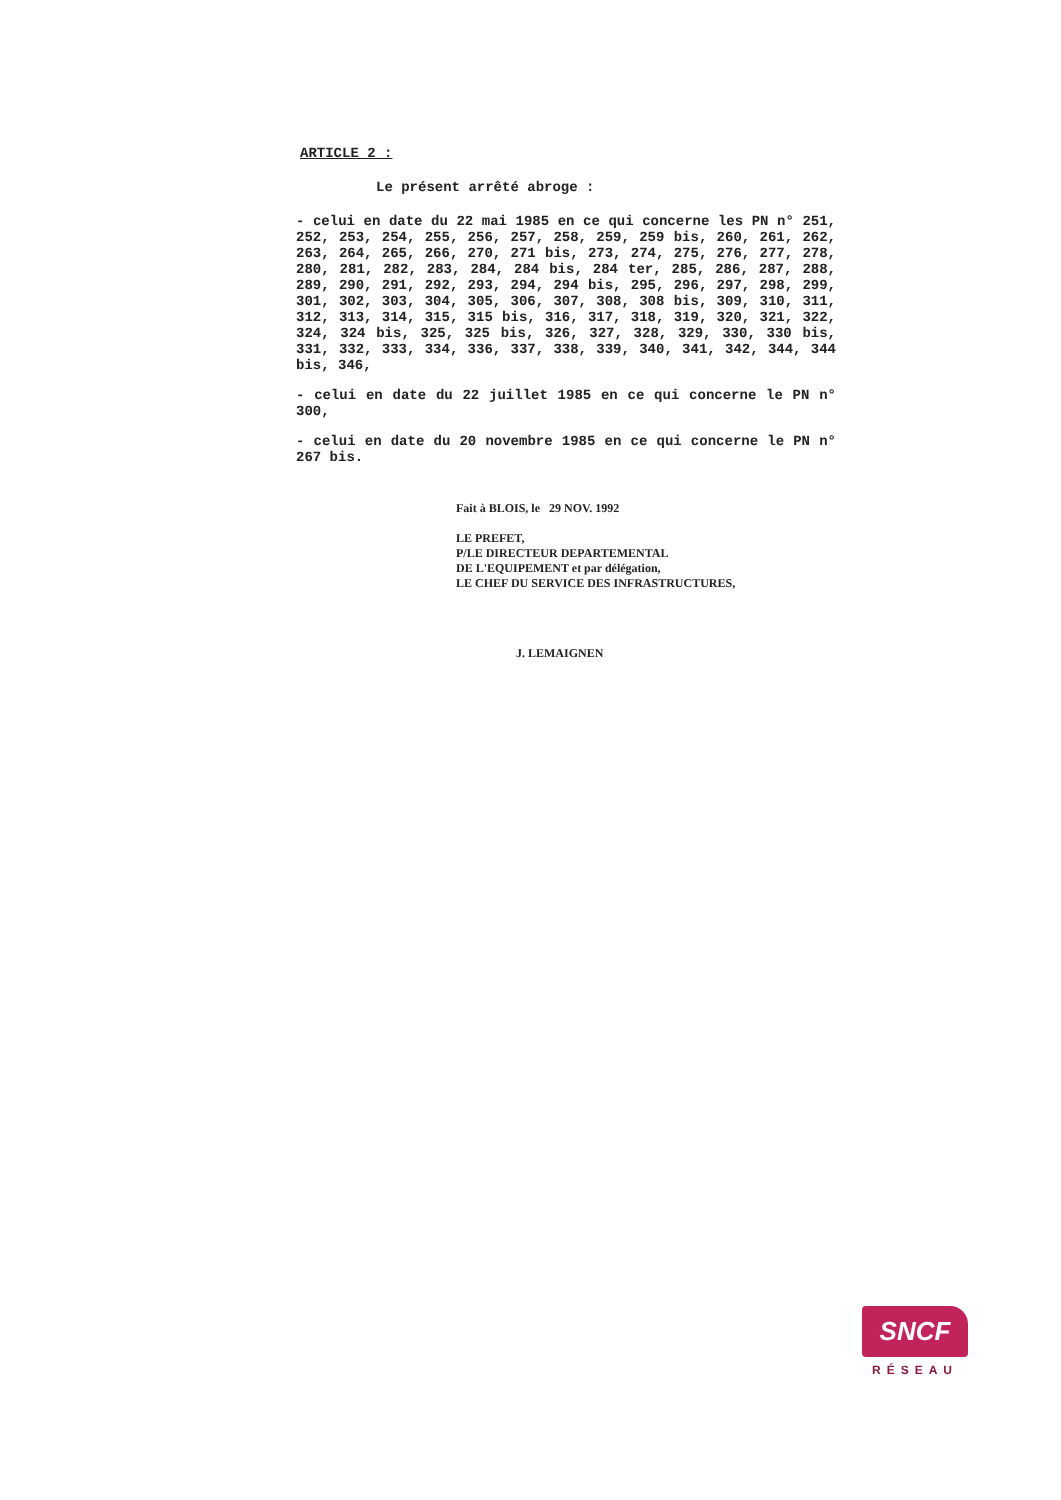ARTICLE 2 :
Le présent arrêté abroge :
- celui en date du 22 mai 1985 en ce qui concerne les PN n° 251, 252, 253, 254, 255, 256, 257, 258, 259, 259 bis, 260, 261, 262, 263, 264, 265, 266, 270, 271 bis, 273, 274, 275, 276, 277, 278, 280, 281, 282, 283, 284, 284 bis, 284 ter, 285, 286, 287, 288, 289, 290, 291, 292, 293, 294, 294 bis, 295, 296, 297, 298, 299, 301, 302, 303, 304, 305, 306, 307, 308, 308 bis, 309, 310, 311, 312, 313, 314, 315, 315 bis, 316, 317, 318, 319, 320, 321, 322, 324, 324 bis, 325, 325 bis, 326, 327, 328, 329, 330, 330 bis, 331, 332, 333, 334, 336, 337, 338, 339, 340, 341, 342, 344, 344 bis, 346,
- celui en date du 22 juillet 1985 en ce qui concerne le PN n° 300,
- celui en date du 20 novembre 1985 en ce qui concerne le PN n° 267 bis.
Fait à BLOIS, le 29 NOV. 1992
LE PREFET,
P/LE DIRECTEUR DEPARTEMENTAL
DE L'EQUIPEMENT et par délégation,
LE CHEF DU SERVICE DES INFRASTRUCTURES,
J. LEMAIGNEN
SNCF
RÉSEAU